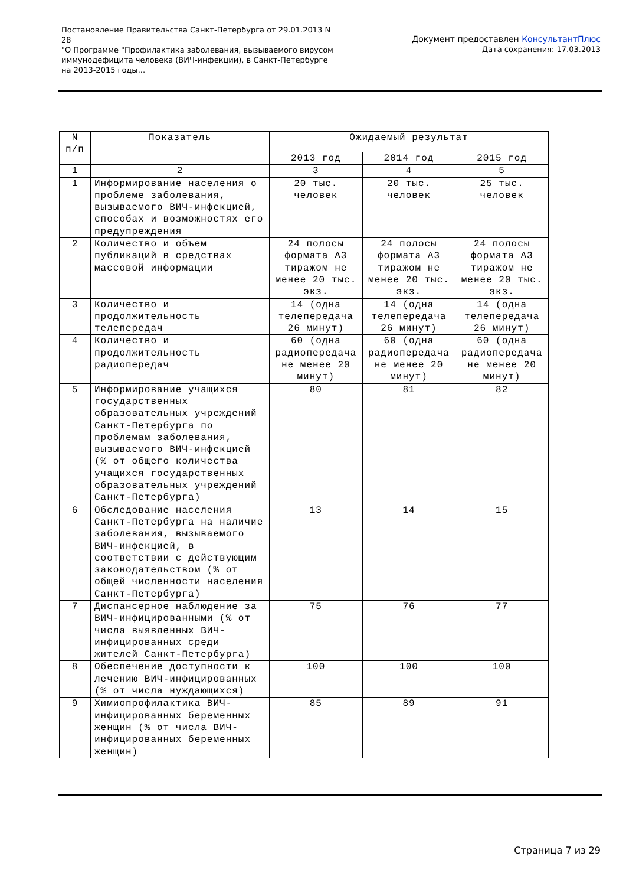Постановление Правительства Санкт-Петербурга от 29.01.2013 N 28
"О Программе "Профилактика заболевания, вызываемого вирусом иммунодефицита человека (ВИЧ-инфекции), в Санкт-Петербурге на 2013-2015 годы...
Документ предоставлен КонсультантПлюс
Дата сохранения: 17.03.2013
| N п/п | Показатель | Ожидаемый результат | | |
| --- | --- | --- | --- | --- |
| | | 2013 год | 2014 год | 2015 год |
| 1 | 2 | 3 | 4 | 5 |
| 1 | Информирование населения о проблеме заболевания, вызываемого ВИЧ-инфекцией, способах и возможностях его предупреждения | 20 тыс. человек | 20 тыс. человек | 25 тыс. человек |
| 2 | Количество и объем публикаций в средствах массовой информации | 24 полосы формата А3 тиражом не менее 20 тыс. экз. | 24 полосы формата А3 тиражом не менее 20 тыс. экз. | 24 полосы формата А3 тиражом не менее 20 тыс. экз. |
| 3 | Количество и продолжительность телепередач | 14 (одна телепередача 26 минут) | 14 (одна телепередача 26 минут) | 14 (одна телепередача 26 минут) |
| 4 | Количество и продолжительность радиопередач | 60 (одна радиопередача не менее 20 минут) | 60 (одна радиопередача не менее 20 минут) | 60 (одна радиопередача не менее 20 минут) |
| 5 | Информирование учащихся государственных образовательных учреждений Санкт-Петербурга по проблемам заболевания, вызываемого ВИЧ-инфекцией (% от общего количества учащихся государственных образовательных учреждений Санкт-Петербурга) | 80 | 81 | 82 |
| 6 | Обследование населения Санкт-Петербурга на наличие заболевания, вызываемого ВИЧ-инфекцией, в соответствии с действующим законодательством (% от общей численности населения Санкт-Петербурга) | 13 | 14 | 15 |
| 7 | Диспансерное наблюдение за ВИЧ-инфицированными (% от числа выявленных ВИЧ-инфицированных среди жителей Санкт-Петербурга) | 75 | 76 | 77 |
| 8 | Обеспечение доступности к лечению ВИЧ-инфицированных (% от числа нуждающихся) | 100 | 100 | 100 |
| 9 | Химиопрофилактика ВИЧ-инфицированных беременных женщин (% от числа ВИЧ-инфицированных беременных женщин) | 85 | 89 | 91 |
Страница 7 из 29